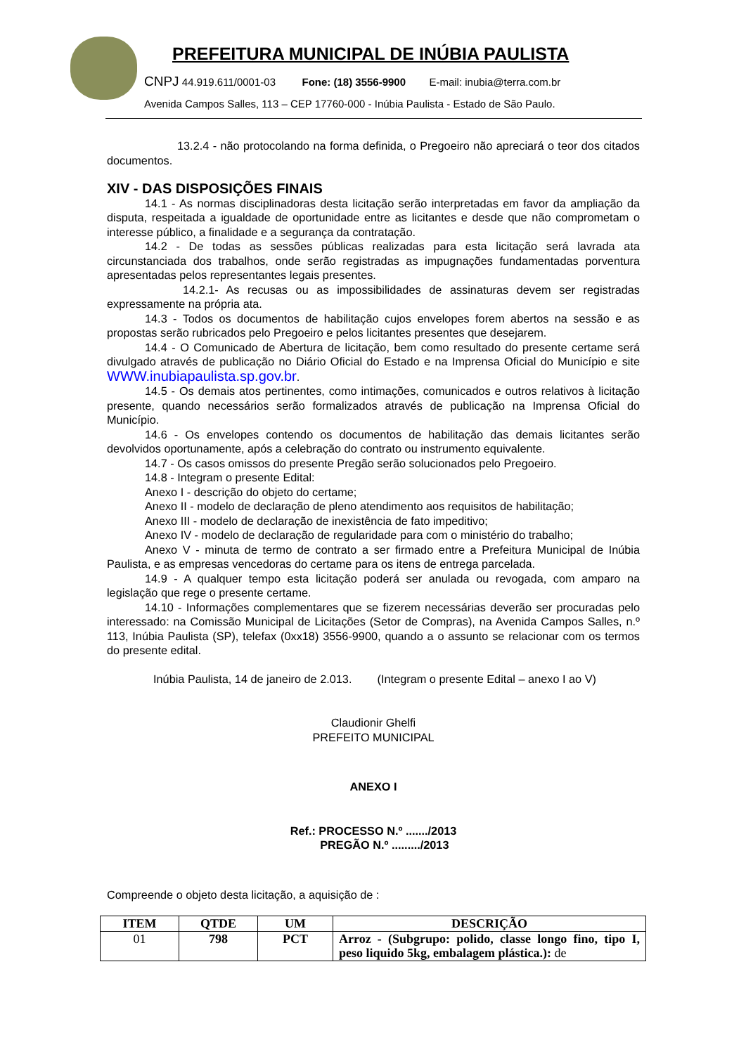PREFEITURA MUNICIPAL DE INÚBIA PAULISTA
CNPJ 44.919.611/0001-03 Fone: (18) 3556-9900 E-mail: inubia@terra.com.br
Avenida Campos Salles, 113 – CEP 17760-000 - Inúbia Paulista - Estado de São Paulo.
13.2.4 - não protocolando na forma definida, o Pregoeiro não apreciará o teor dos citados documentos.
XIV - DAS DISPOSIÇÕES FINAIS
14.1 - As normas disciplinadoras desta licitação serão interpretadas em favor da ampliação da disputa, respeitada a igualdade de oportunidade entre as licitantes e desde que não comprometam o interesse público, a finalidade e a segurança da contratação.
14.2 - De todas as sessões públicas realizadas para esta licitação será lavrada ata circunstanciada dos trabalhos, onde serão registradas as impugnações fundamentadas porventura apresentadas pelos representantes legais presentes.
14.2.1- As recusas ou as impossibilidades de assinaturas devem ser registradas expressamente na própria ata.
14.3 - Todos os documentos de habilitação cujos envelopes forem abertos na sessão e as propostas serão rubricados pelo Pregoeiro e pelos licitantes presentes que desejarem.
14.4 - O Comunicado de Abertura de licitação, bem como resultado do presente certame será divulgado através de publicação no Diário Oficial do Estado e na Imprensa Oficial do Município e site WWW.inubiapaulista.sp.gov.br.
14.5 - Os demais atos pertinentes, como intimações, comunicados e outros relativos à licitação presente, quando necessários serão formalizados através de publicação na Imprensa Oficial do Município.
14.6 - Os envelopes contendo os documentos de habilitação das demais licitantes serão devolvidos oportunamente, após a celebração do contrato ou instrumento equivalente.
14.7 - Os casos omissos do presente Pregão serão solucionados pelo Pregoeiro.
14.8 - Integram o presente Edital:
Anexo I - descrição do objeto do certame;
Anexo II - modelo de declaração de pleno atendimento aos requisitos de habilitação;
Anexo III - modelo de declaração de inexistência de fato impeditivo;
Anexo IV - modelo de declaração de regularidade para com o ministério do trabalho;
Anexo V - minuta de termo de contrato a ser firmado entre a Prefeitura Municipal de Inúbia Paulista, e as empresas vencedoras do certame para os itens de entrega parcelada.
14.9 - A qualquer tempo esta licitação poderá ser anulada ou revogada, com amparo na legislação que rege o presente certame.
14.10 - Informações complementares que se fizerem necessárias deverão ser procuradas pelo interessado: na Comissão Municipal de Licitações (Setor de Compras), na Avenida Campos Salles, n.º 113, Inúbia Paulista (SP), telefax (0xx18) 3556-9900, quando a o assunto se relacionar com os termos do presente edital.
Inúbia Paulista, 14 de janeiro de 2.013. (Integram o presente Edital – anexo I ao V)
Claudionir Ghelfi
PREFEITO MUNICIPAL
ANEXO I
Ref.: PROCESSO N.º ......./2013
PREGÃO N.º ........./2013
Compreende o objeto desta licitação, a aquisição de :
| ITEM | QTDE | UM | DESCRIÇÃO |
| --- | --- | --- | --- |
| 01 | 798 | PCT | Arroz - (Subgrupo: polido, classe longo fino, tipo I, peso liquido 5kg, embalagem plástica.): de |